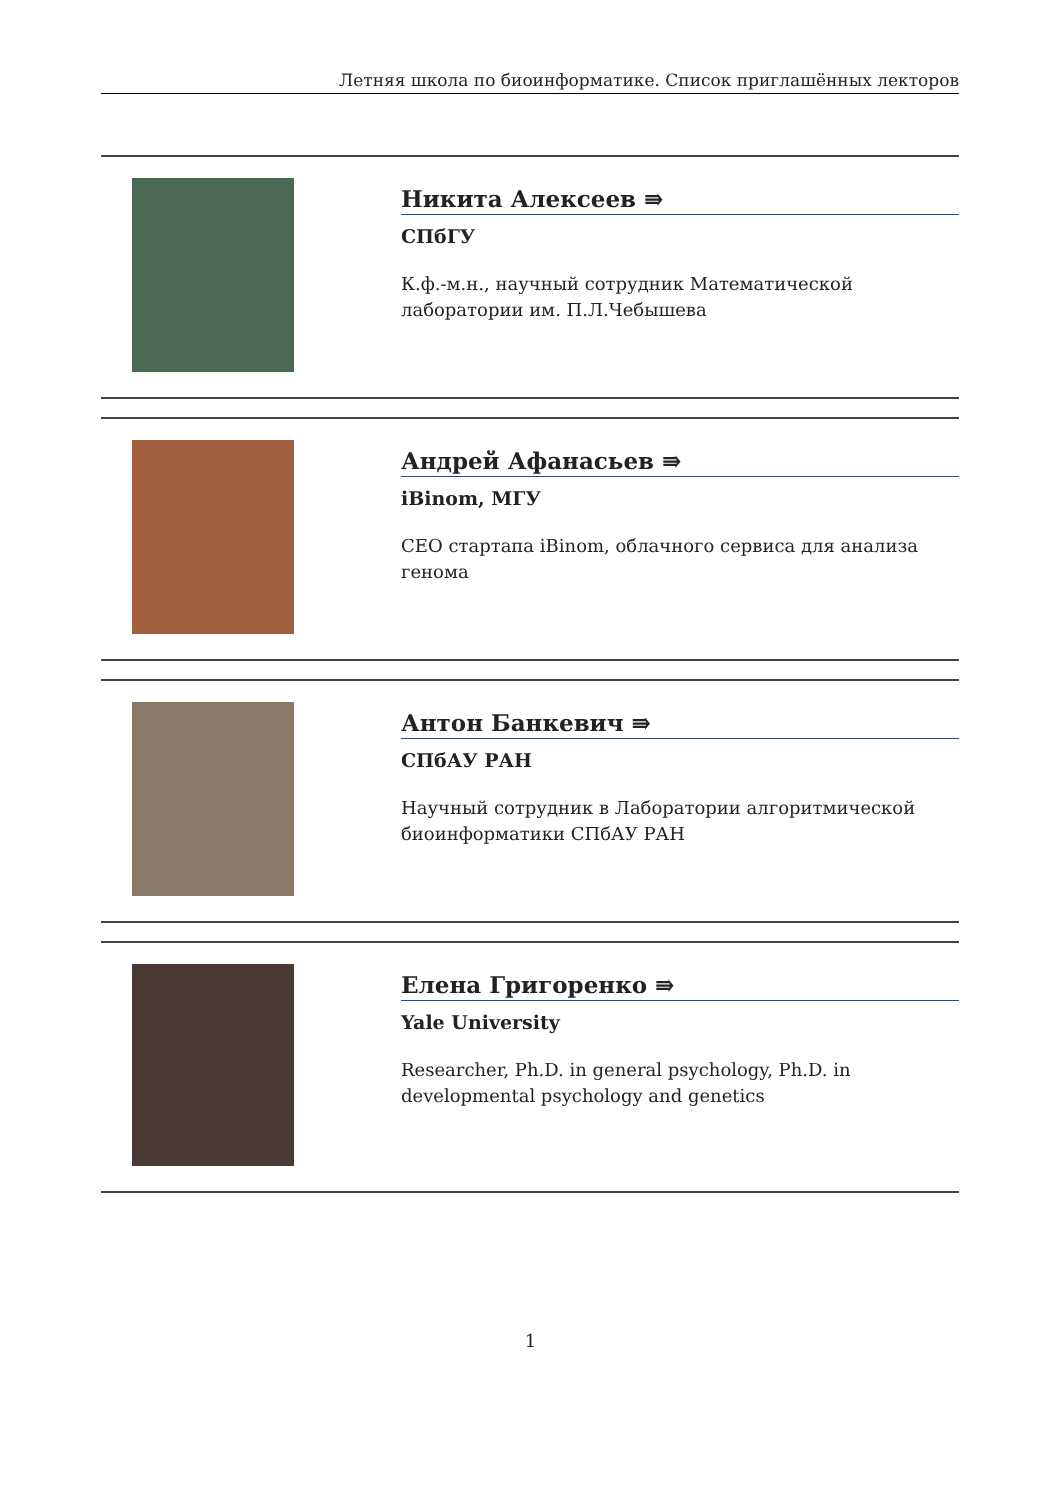Летняя школа по биоинформатике. Список приглашённых лекторов
Никита Алексеев ⇛
СПбГУ
К.ф.-м.н., научный сотрудник Математической лаборатории им. П.Л.Чебышева
Андрей Афанасьев ⇛
iBinom, МГУ
CEO стартапа iBinom, облачного сервиса для анализа генома
Антон Банкевич ⇛
СПбАУ РАН
Научный сотрудник в Лаборатории алгоритмической биоинформатики СПбАУ РАН
Елена Григоренко ⇛
Yale University
Researcher, Ph.D. in general psychology, Ph.D. in developmental psychology and genetics
1